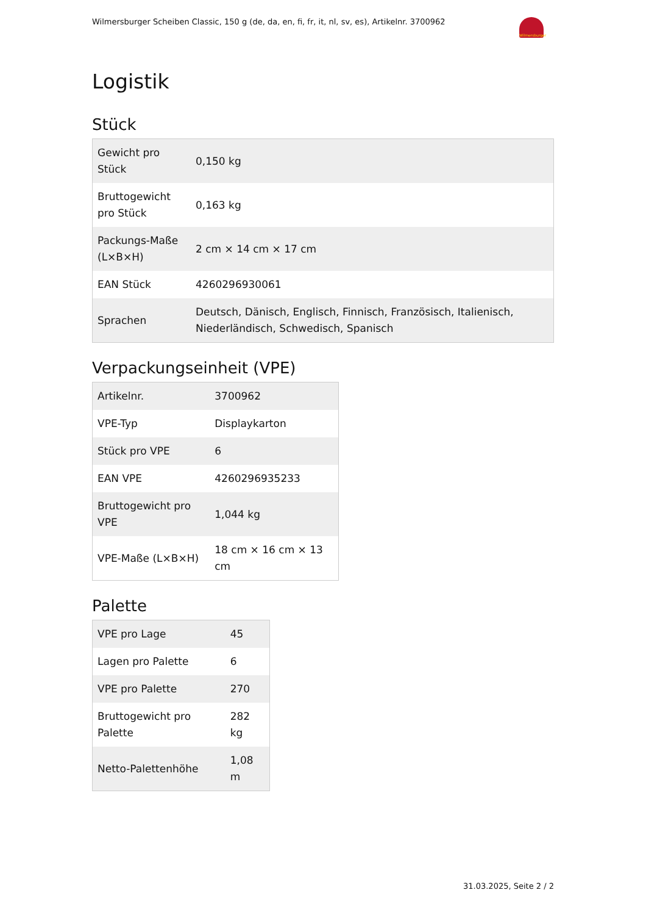Wilmersburger Scheiben Classic, 150 g (de, da, en, fi, fr, it, nl, sv, es), Artikelnr. 3700962
Wilmersburger
Logistik
Stück
| Gewicht pro Stück | 0,150 kg |
| Bruttogewicht pro Stück | 0,163 kg |
| Packungs-Maße (L×B×H) | 2 cm × 14 cm × 17 cm |
| EAN Stück | 4260296930061 |
| Sprachen | Deutsch, Dänisch, Englisch, Finnisch, Französisch, Italienisch, Niederländisch, Schwedisch, Spanisch |
Verpackungseinheit (VPE)
| Artikelnr. | 3700962 |
| VPE-Typ | Displaykarton |
| Stück pro VPE | 6 |
| EAN VPE | 4260296935233 |
| Bruttogewicht pro VPE | 1,044 kg |
| VPE-Maße (L×B×H) | 18 cm × 16 cm × 13 cm |
Palette
| VPE pro Lage | 45 |
| Lagen pro Palette | 6 |
| VPE pro Palette | 270 |
| Bruttogewicht pro Palette | 282 kg |
| Netto-Palettenhöhe | 1,08 m |
31.03.2025, Seite 2 / 2